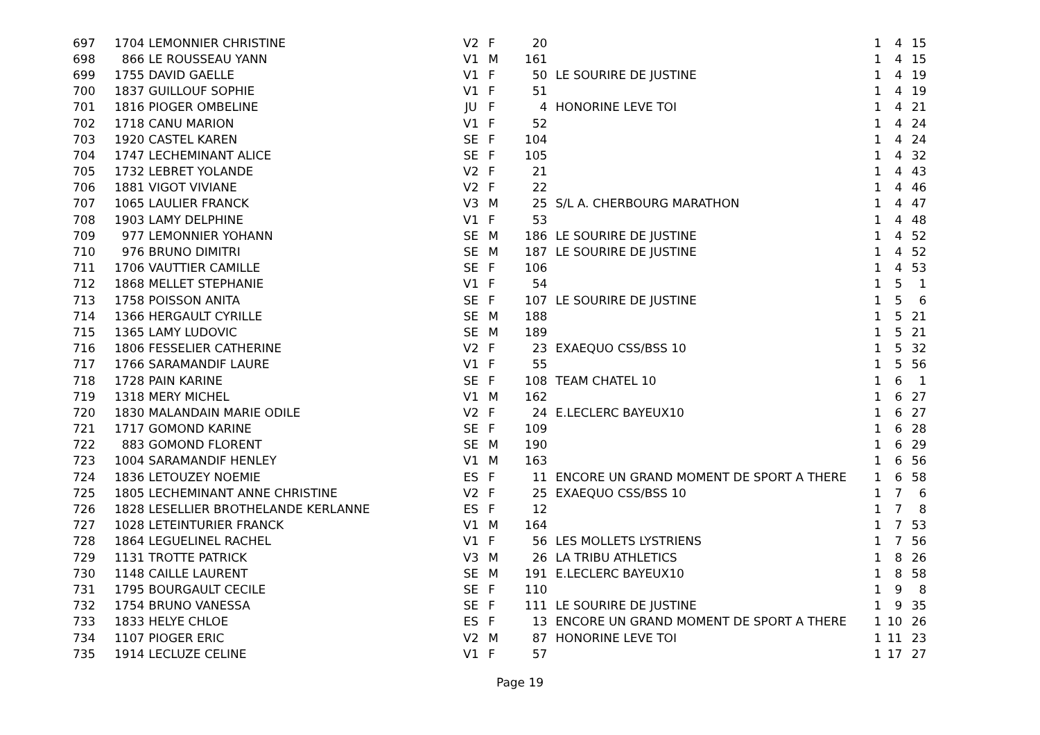| 697 | 1704 | LEMONNIER CHRISTINE | V2 | F | 20 | | 1 | 4 | 15 |
| 698 | 866 | LE ROUSSEAU YANN | V1 | M | 161 | | 1 | 4 | 15 |
| 699 | 1755 | DAVID GAELLE | V1 | F | 50 | LE SOURIRE DE JUSTINE | 1 | 4 | 19 |
| 700 | 1837 | GUILLOUF SOPHIE | V1 | F | 51 | | 1 | 4 | 19 |
| 701 | 1816 | PIOGER OMBELINE | JU | F | 4 | HONORINE LEVE TOI | 1 | 4 | 21 |
| 702 | 1718 | CANU MARION | V1 | F | 52 | | 1 | 4 | 24 |
| 703 | 1920 | CASTEL KAREN | SE | F | 104 | | 1 | 4 | 24 |
| 704 | 1747 | LECHEMINANT ALICE | SE | F | 105 | | 1 | 4 | 32 |
| 705 | 1732 | LEBRET YOLANDE | V2 | F | 21 | | 1 | 4 | 43 |
| 706 | 1881 | VIGOT VIVIANE | V2 | F | 22 | | 1 | 4 | 46 |
| 707 | 1065 | LAULIER FRANCK | V3 | M | 25 | S/L A. CHERBOURG MARATHON | 1 | 4 | 47 |
| 708 | 1903 | LAMY DELPHINE | V1 | F | 53 | | 1 | 4 | 48 |
| 709 | 977 | LEMONNIER YOHANN | SE | M | 186 | LE SOURIRE DE JUSTINE | 1 | 4 | 52 |
| 710 | 976 | BRUNO DIMITRI | SE | M | 187 | LE SOURIRE DE JUSTINE | 1 | 4 | 52 |
| 711 | 1706 | VAUTTIER CAMILLE | SE | F | 106 | | 1 | 4 | 53 |
| 712 | 1868 | MELLET STEPHANIE | V1 | F | 54 | | 1 | 5 | 1 |
| 713 | 1758 | POISSON ANITA | SE | F | 107 | LE SOURIRE DE JUSTINE | 1 | 5 | 6 |
| 714 | 1366 | HERGAULT CYRILLE | SE | M | 188 | | 1 | 5 | 21 |
| 715 | 1365 | LAMY LUDOVIC | SE | M | 189 | | 1 | 5 | 21 |
| 716 | 1806 | FESSELIER CATHERINE | V2 | F | 23 | EXAEQUO CSS/BSS 10 | 1 | 5 | 32 |
| 717 | 1766 | SARAMANDIF LAURE | V1 | F | 55 | | 1 | 5 | 56 |
| 718 | 1728 | PAIN KARINE | SE | F | 108 | TEAM CHATEL 10 | 1 | 6 | 1 |
| 719 | 1318 | MERY MICHEL | V1 | M | 162 | | 1 | 6 | 27 |
| 720 | 1830 | MALANDAIN MARIE ODILE | V2 | F | 24 | E.LECLERC BAYEUX10 | 1 | 6 | 27 |
| 721 | 1717 | GOMOND KARINE | SE | F | 109 | | 1 | 6 | 28 |
| 722 | 883 | GOMOND FLORENT | SE | M | 190 | | 1 | 6 | 29 |
| 723 | 1004 | SARAMANDIF HENLEY | V1 | M | 163 | | 1 | 6 | 56 |
| 724 | 1836 | LETOUZEY NOEMIE | ES | F | 11 | ENCORE UN GRAND MOMENT DE SPORT A THERE | 1 | 6 | 58 |
| 725 | 1805 | LECHEMINANT ANNE CHRISTINE | V2 | F | 25 | EXAEQUO CSS/BSS 10 | 1 | 7 | 6 |
| 726 | 1828 | LESELLIER BROTHELANDE KERLANNE | ES | F | 12 | | 1 | 7 | 8 |
| 727 | 1028 | LETEINTURIER FRANCK | V1 | M | 164 | | 1 | 7 | 53 |
| 728 | 1864 | LEGUELINEL RACHEL | V1 | F | 56 | LES MOLLETS LYSTRIENS | 1 | 7 | 56 |
| 729 | 1131 | TROTTE PATRICK | V3 | M | 26 | LA TRIBU ATHLETICS | 1 | 8 | 26 |
| 730 | 1148 | CAILLE LAURENT | SE | M | 191 | E.LECLERC BAYEUX10 | 1 | 8 | 58 |
| 731 | 1795 | BOURGAULT CECILE | SE | F | 110 | | 1 | 9 | 8 |
| 732 | 1754 | BRUNO VANESSA | SE | F | 111 | LE SOURIRE DE JUSTINE | 1 | 9 | 35 |
| 733 | 1833 | HELYE CHLOE | ES | F | 13 | ENCORE UN GRAND MOMENT DE SPORT A THERE | 1 | 10 | 26 |
| 734 | 1107 | PIOGER ERIC | V2 | M | 87 | HONORINE LEVE TOI | 1 | 11 | 23 |
| 735 | 1914 | LECLUZE CELINE | V1 | F | 57 | | 1 | 17 | 27 |
Page 19